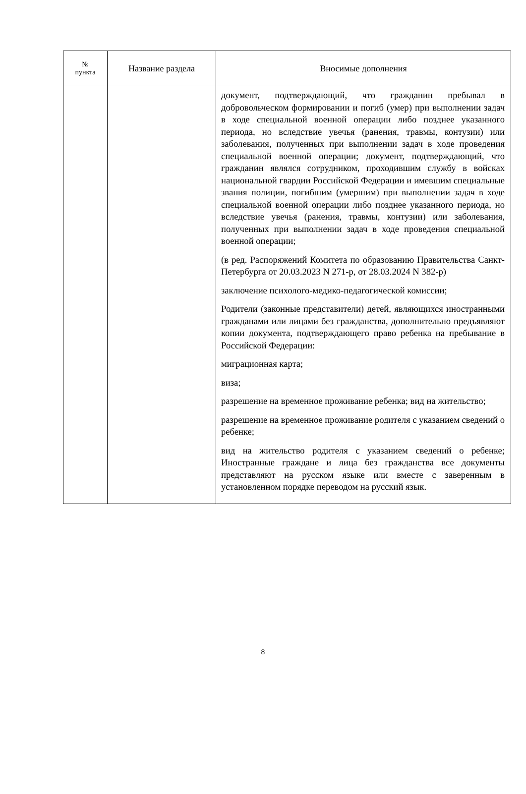| № пункта | Название раздела | Вносимые дополнения |
| --- | --- | --- |
| | | документ, подтверждающий, что гражданин пребывал в добровольческом формировании и погиб (умер) при выполнении задач в ходе специальной военной операции либо позднее указанного периода, но вследствие увечья (ранения, травмы, контузии) или заболевания, полученных при выполнении задач в ходе проведения специальной военной операции; документ, подтверждающий, что гражданин являлся сотрудником, проходившим службу в войсках национальной гвардии Российской Федерации и имевшим специальные звания полиции, погибшим (умершим) при выполнении задач в ходе специальной военной операции либо позднее указанного периода, но вследствие увечья (ранения, травмы, контузии) или заболевания, полученных при выполнении задач в ходе проведения специальной военной операции; (в ред. Распоряжений Комитета по образованию Правительства Санкт-Петербурга от 20.03.2023 N 271-р, от 28.03.2024 N 382-р) заключение психолого-медико-педагогической комиссии; Родители (законные представители) детей, являющихся иностранными гражданами или лицами без гражданства, дополнительно предъявляют копии документа, подтверждающего право ребенка на пребывание в Российской Федерации: миграционная карта; виза; разрешение на временное проживание ребенка; вид на жительство; разрешение на временное проживание родителя с указанием сведений о ребенке; вид на жительство родителя с указанием сведений о ребенке; Иностранные граждане и лица без гражданства все документы представляют на русском языке или вместе с заверенным в установленном порядке переводом на русский язык. |
8